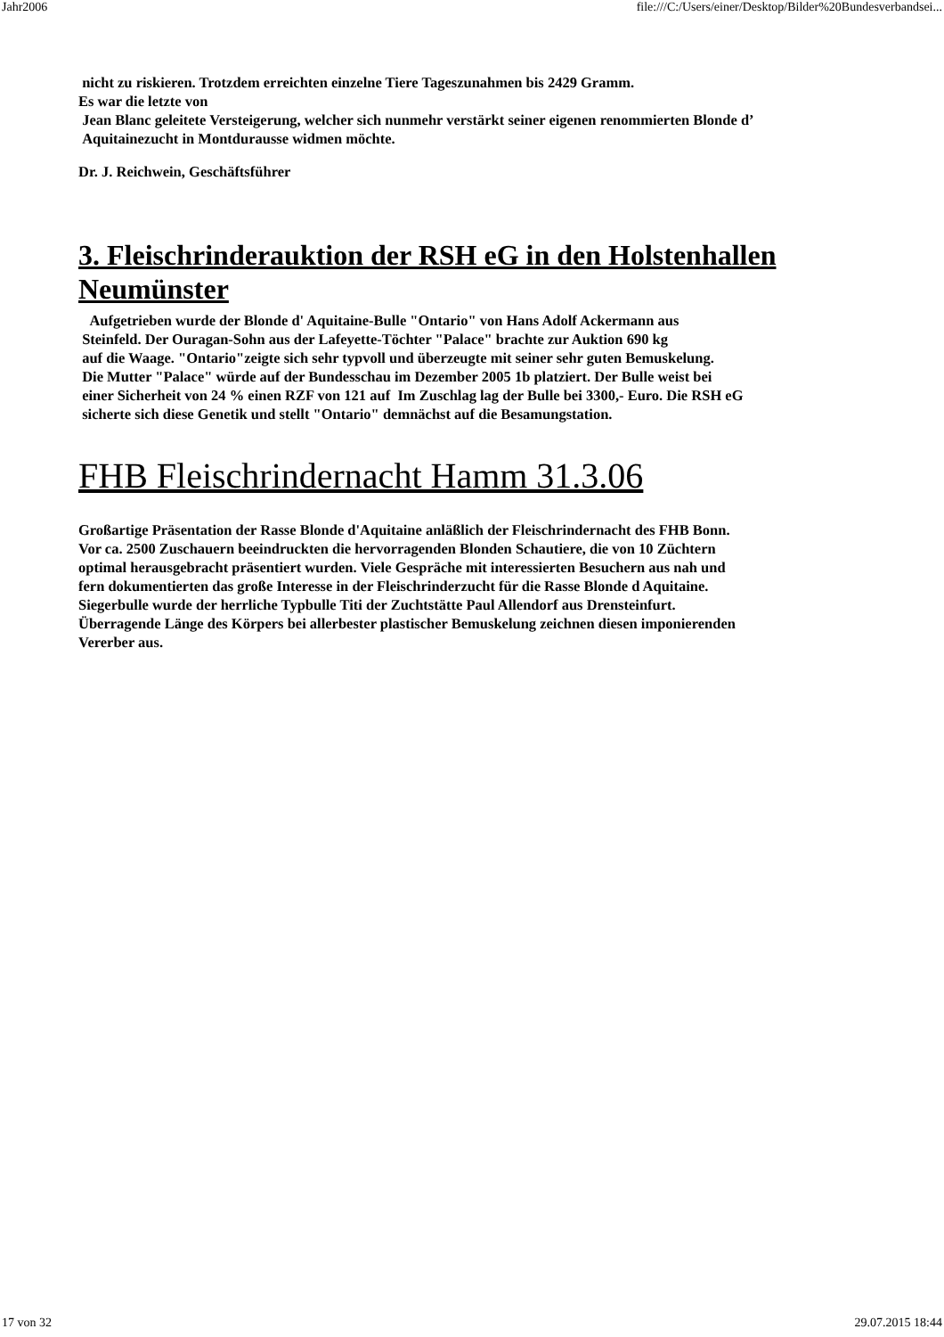Jahr2006 file:///C:/Users/einer/Desktop/Bilder%20Bundesverbandsei...
nicht zu riskieren. Trotzdem erreichten einzelne Tiere Tageszunahmen bis 2429 Gramm.
Es war die letzte von
Jean Blanc geleitete Versteigerung, welcher sich nunmehr verstärkt seiner eigenen renommierten Blonde d’
Aquitainezucht in Montdurausse widmen möchte.
Dr. J. Reichwein, Geschäftsführer
3. Fleischrinderauktion der RSH eG in den Holstenhallen Neumünster
Aufgetrieben wurde der Blonde d' Aquitaine-Bulle "Ontario" von Hans Adolf Ackermann aus
Steinfeld. Der Ouragan-Sohn aus der Lafeyette-Töchter "Palace" brachte zur Auktion 690 kg
auf die Waage. "Ontario"zeigte sich sehr typvoll und überzeugte mit seiner sehr guten Bemuskelung.
Die Mutter "Palace" würde auf der Bundesschau im Dezember 2005 1b platziert. Der Bulle weist bei
einer Sicherheit von 24 % einen RZF von 121 auf Im Zuschlag lag der Bulle bei 3300,- Euro. Die RSH eG
sicherte sich diese Genetik und stellt "Ontario" demnächst auf die Besamungstation.
FHB Fleischrindernacht Hamm 31.3.06
Großartige Präsentation der Rasse Blonde d'Aquitaine anläßlich der Fleischrindernacht des FHB Bonn.
Vor ca. 2500 Zuschauern beeindruckten die hervorragenden Blonden Schautiere, die von 10 Züchtern
optimal herausgebracht präsentiert wurden. Viele Gespräche mit interessierten Besuchern aus nah und
fern dokumentierten das große Interesse in der Fleischrinderzucht für die Rasse Blonde d Aquitaine.
Siegerbulle wurde der herrliche Typbulle Titi der Zuchtstätte Paul Allendorf aus Drensteinfurt.
Überragende Länge des Körpers bei allerbester plastischer Bemuskelung zeichnen diesen imponierenden
Vererber aus.
17 von 32 29.07.2015 18:44